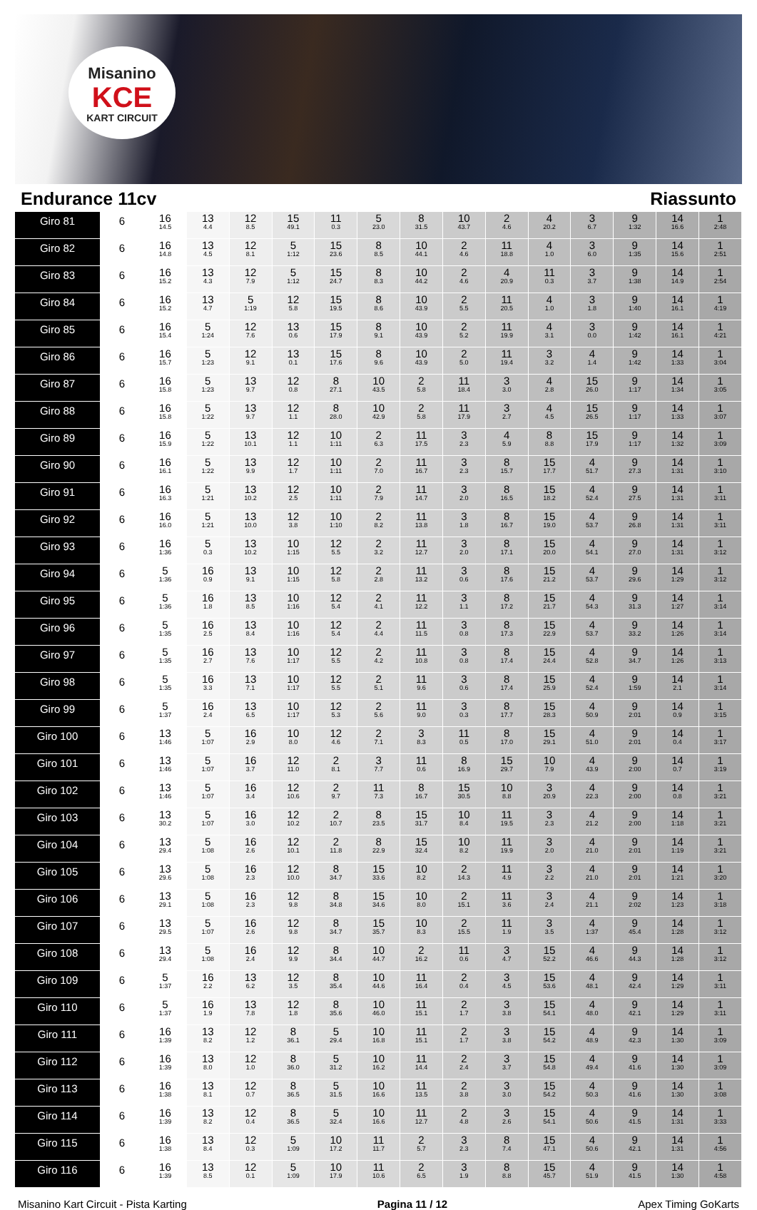Misanino
KCE
KART CIRCUIT
Endurance 11cv Riassunto
| Giro 81 | 6 | 16 14.5 | 13 4.4 | 12 8.5 | 15 49.1 | 11 0.3 | 5 23.0 | 8 31.5 | 10 43.7 | 2 4.6 | 4 20.2 | 3 6.7 | 9 1:32 | 14 16.6 | 1 2:48 |
| Giro 82 | 6 | 16 14.8 | 13 4.5 | 12 8.1 | 5 1:12 | 15 23.6 | 8 8.5 | 10 44.1 | 2 4.6 | 11 18.8 | 4 1.0 | 3 6.0 | 9 1:35 | 14 15.6 | 1 2:51 |
| Giro 83 | 6 | 16 15.2 | 13 4.3 | 12 7.9 | 5 1:12 | 15 24.7 | 8 8.3 | 10 44.2 | 2 4.6 | 4 20.9 | 11 0.3 | 3 3.7 | 9 1:38 | 14 14.9 | 1 2:54 |
| Giro 84 | 6 | 16 15.2 | 13 4.7 | 5 1:19 | 12 5.8 | 15 19.5 | 8 8.6 | 10 43.9 | 2 5.5 | 11 20.5 | 4 1.0 | 3 1.8 | 9 1:40 | 14 16.1 | 1 4:19 |
| Giro 85 | 6 | 16 15.4 | 5 1:24 | 12 7.6 | 13 0.6 | 15 17.9 | 8 9.1 | 10 43.9 | 2 5.2 | 11 19.9 | 4 3.1 | 3 0.0 | 9 1:42 | 14 16.1 | 1 4:21 |
| Giro 86 | 6 | 16 15.7 | 5 1:23 | 12 9.1 | 13 0.1 | 15 17.6 | 8 9.6 | 10 43.9 | 2 5.0 | 11 19.4 | 3 3.2 | 4 1.4 | 9 1:42 | 14 1:33 | 1 3:04 |
| Giro 87 | 6 | 16 15.8 | 5 1:23 | 13 9.7 | 12 0.8 | 8 27.1 | 10 43.5 | 2 5.8 | 11 18.4 | 3 3.0 | 4 2.8 | 15 26.0 | 9 1:17 | 14 1:34 | 1 3:05 |
| Giro 88 | 6 | 16 15.8 | 5 1:22 | 13 9.7 | 12 1.1 | 8 28.0 | 10 42.9 | 2 5.8 | 11 17.9 | 3 2.7 | 4 4.5 | 15 26.5 | 9 1:17 | 14 1:33 | 1 3:07 |
| Giro 89 | 6 | 16 15.9 | 5 1:22 | 13 10.1 | 12 1.1 | 10 1:11 | 2 6.3 | 11 17.5 | 3 2.3 | 4 5.9 | 8 8.8 | 15 17.9 | 9 1:17 | 14 1:32 | 1 3:09 |
| Giro 90 | 6 | 16 16.1 | 5 1:22 | 13 9.9 | 12 1.7 | 10 1:11 | 2 7.0 | 11 16.7 | 3 2.3 | 8 15.7 | 15 17.7 | 4 51.7 | 9 27.3 | 14 1:31 | 1 3:10 |
| Giro 91 | 6 | 16 16.3 | 5 1:21 | 13 10.2 | 12 2.5 | 10 1:11 | 2 7.9 | 11 14.7 | 3 2.0 | 8 16.5 | 15 18.2 | 4 52.4 | 9 27.5 | 14 1:31 | 1 3:11 |
| Giro 92 | 6 | 16 16.0 | 5 1:21 | 13 10.0 | 12 3.8 | 10 1:10 | 2 8.2 | 11 13.8 | 3 1.8 | 8 16.7 | 15 19.0 | 4 53.7 | 9 26.8 | 14 1:31 | 1 3:11 |
| Giro 93 | 6 | 16 1:36 | 5 0.3 | 13 10.2 | 10 1:15 | 12 5.5 | 2 3.2 | 11 12.7 | 3 2.0 | 8 17.1 | 15 20.0 | 4 54.1 | 9 27.0 | 14 1:31 | 1 3:12 |
| Giro 94 | 6 | 5 1:36 | 16 0.9 | 13 9.1 | 10 1:15 | 12 5.8 | 2 2.8 | 11 13.2 | 3 0.6 | 8 17.6 | 15 21.2 | 4 53.7 | 9 29.6 | 14 1:29 | 1 3:12 |
| Giro 95 | 6 | 5 1:36 | 16 1.8 | 13 8.5 | 10 1:16 | 12 5.4 | 2 4.1 | 11 12.2 | 3 1.1 | 8 17.2 | 15 21.7 | 4 54.3 | 9 31.3 | 14 1:27 | 1 3:14 |
| Giro 96 | 6 | 5 1:35 | 16 2.5 | 13 8.4 | 10 1:16 | 12 5.4 | 2 4.4 | 11 11.5 | 3 0.8 | 8 17.3 | 15 22.9 | 4 53.7 | 9 33.2 | 14 1:26 | 1 3:14 |
| Giro 97 | 6 | 5 1:35 | 16 2.7 | 13 7.6 | 10 1:17 | 12 5.5 | 2 4.2 | 11 10.8 | 3 0.8 | 8 17.4 | 15 24.4 | 4 52.8 | 9 34.7 | 14 1:26 | 1 3:13 |
| Giro 98 | 6 | 5 1:35 | 16 3.3 | 13 7.1 | 10 1:17 | 12 5.5 | 2 5.1 | 11 9.6 | 3 0.6 | 8 17.4 | 15 25.9 | 4 52.4 | 9 1:59 | 14 2.1 | 1 3:14 |
| Giro 99 | 6 | 5 1:37 | 16 2.4 | 13 6.5 | 10 1:17 | 12 5.3 | 2 5.6 | 11 9.0 | 3 0.3 | 8 17.7 | 15 28.3 | 4 50.9 | 9 2:01 | 14 0.9 | 1 3:15 |
| Giro 100 | 6 | 13 1:46 | 5 1:07 | 16 2.9 | 10 8.0 | 12 4.6 | 2 7.1 | 3 8.3 | 11 0.5 | 8 17.0 | 15 29.1 | 4 51.0 | 9 2:01 | 14 0.4 | 1 3:17 |
| Giro 101 | 6 | 13 1:46 | 5 1:07 | 16 3.7 | 12 11.0 | 2 8.1 | 3 7.7 | 11 0.6 | 8 16.9 | 15 29.7 | 10 7.9 | 4 43.9 | 9 2:00 | 14 0.7 | 1 3:19 |
| Giro 102 | 6 | 13 1:46 | 5 1:07 | 16 3.4 | 12 10.6 | 2 9.7 | 11 7.3 | 8 16.7 | 15 30.5 | 10 8.8 | 3 20.9 | 4 22.3 | 9 2:00 | 14 0.8 | 1 3:21 |
| Giro 103 | 6 | 13 30.2 | 5 1:07 | 16 3.0 | 12 10.2 | 2 10.7 | 8 23.5 | 15 31.7 | 10 8.4 | 11 19.5 | 3 2.3 | 4 21.2 | 9 2:00 | 14 1:18 | 1 3:21 |
| Giro 104 | 6 | 13 29.4 | 5 1:08 | 16 2.6 | 12 10.1 | 2 11.8 | 8 22.9 | 15 32.4 | 10 8.2 | 11 19.9 | 3 2.0 | 4 21.0 | 9 2:01 | 14 1:19 | 1 3:21 |
| Giro 105 | 6 | 13 29.6 | 5 1:08 | 16 2.3 | 12 10.0 | 8 34.7 | 15 33.6 | 10 8.2 | 2 14.3 | 11 4.9 | 3 2.2 | 4 21.0 | 9 2:01 | 14 1:21 | 1 3:20 |
| Giro 106 | 6 | 13 29.1 | 5 1:08 | 16 2.3 | 12 9.8 | 8 34.8 | 15 34.6 | 10 8.0 | 2 15.1 | 11 3.6 | 3 2.4 | 4 21.1 | 9 2:02 | 14 1:23 | 1 3:18 |
| Giro 107 | 6 | 13 29.5 | 5 1:07 | 16 2.6 | 12 9.8 | 8 34.7 | 15 35.7 | 10 8.3 | 2 15.5 | 11 1.9 | 3 3.5 | 4 1:37 | 9 45.4 | 14 1:28 | 1 3:12 |
| Giro 108 | 6 | 13 29.4 | 5 1:08 | 16 2.4 | 12 9.9 | 8 34.4 | 10 44.7 | 2 16.2 | 11 0.6 | 3 4.7 | 15 52.2 | 4 46.6 | 9 44.3 | 14 1:28 | 1 3:12 |
| Giro 109 | 6 | 5 1:37 | 16 2.2 | 13 6.2 | 12 3.5 | 8 35.4 | 10 44.6 | 11 16.4 | 2 0.4 | 3 4.5 | 15 53.6 | 4 48.1 | 9 42.4 | 14 1:29 | 1 3:11 |
| Giro 110 | 6 | 5 1:37 | 16 1.9 | 13 7.8 | 12 1.8 | 8 35.6 | 10 46.0 | 11 15.1 | 2 1.7 | 3 3.8 | 15 54.1 | 4 48.0 | 9 42.1 | 14 1:29 | 1 3:11 |
| Giro 111 | 6 | 16 1:39 | 13 8.2 | 12 1.2 | 8 36.1 | 5 29.4 | 10 16.8 | 11 15.1 | 2 1.7 | 3 3.8 | 15 54.2 | 4 48.9 | 9 42.3 | 14 1:30 | 1 3:09 |
| Giro 112 | 6 | 16 1:39 | 13 8.0 | 12 1.0 | 8 36.0 | 5 31.2 | 10 16.2 | 11 14.4 | 2 2.4 | 3 3.7 | 15 54.8 | 4 49.4 | 9 41.6 | 14 1:30 | 1 3:09 |
| Giro 113 | 6 | 16 1:38 | 13 8.1 | 12 0.7 | 8 36.5 | 5 31.5 | 10 16.6 | 11 13.5 | 2 3.8 | 3 3.0 | 15 54.2 | 4 50.3 | 9 41.6 | 14 1:30 | 1 3:08 |
| Giro 114 | 6 | 16 1:39 | 13 8.2 | 12 0.4 | 8 36.5 | 5 32.4 | 10 16.6 | 11 12.7 | 2 4.8 | 3 2.6 | 15 54.1 | 4 50.6 | 9 41.5 | 14 1:31 | 1 3:33 |
| Giro 115 | 6 | 16 1:38 | 13 8.4 | 12 0.3 | 5 1:09 | 10 17.2 | 11 11.7 | 2 5.7 | 3 2.3 | 8 7.4 | 15 47.1 | 4 50.6 | 9 42.1 | 14 1:31 | 1 4:56 |
| Giro 116 | 6 | 16 1:39 | 13 8.5 | 12 0.1 | 5 1:09 | 10 17.9 | 11 10.6 | 2 6.5 | 3 1.9 | 8 8.8 | 15 45.7 | 4 51.9 | 9 41.5 | 14 1:30 | 1 4:58 |
Misanino Kart Circuit - Pista Karting Pagina 11 / 12 Apex Timing GoKarts